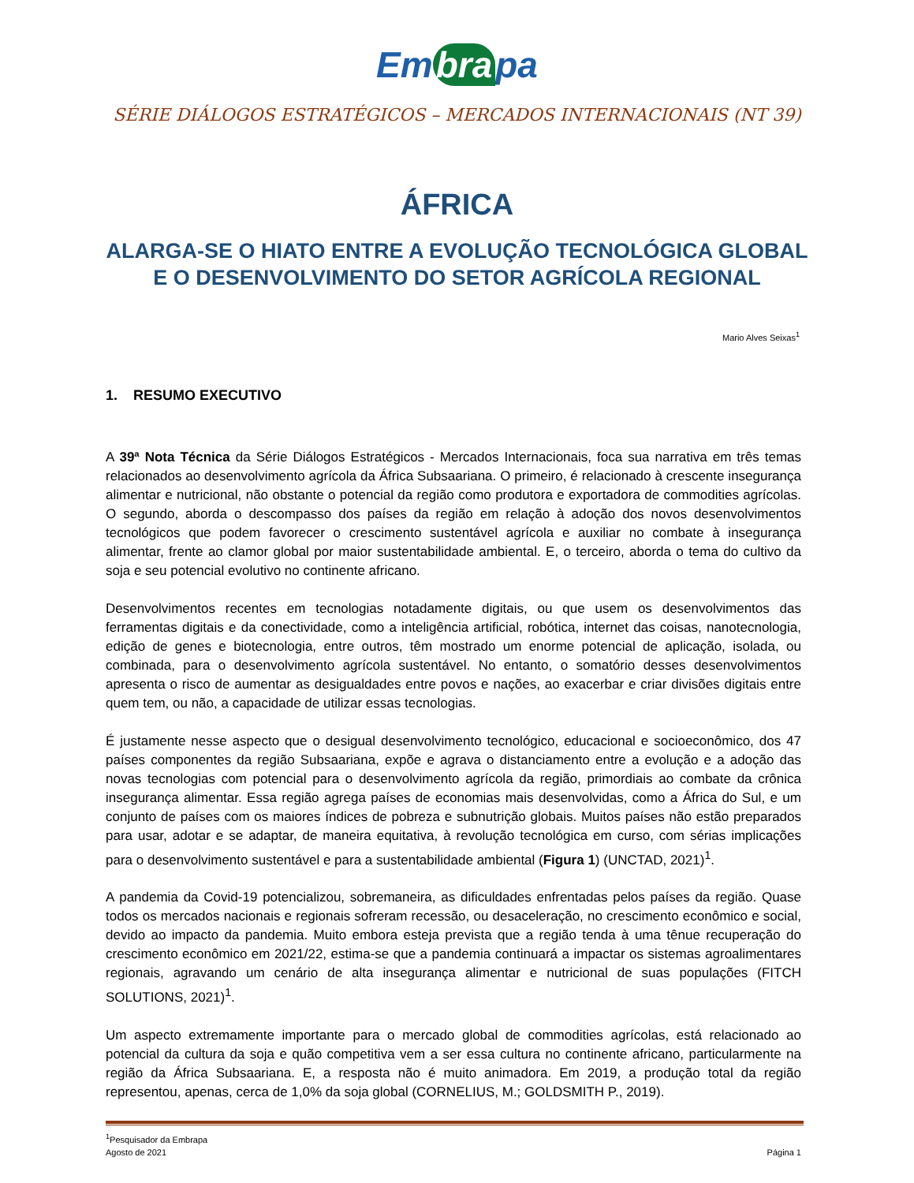Em bra pa
SÉRIE DIÁLOGOS ESTRATÉGICOS – MERCADOS INTERNACIONAIS (NT 39)
ÁFRICA
ALARGA-SE O HIATO ENTRE A EVOLUÇÃO TECNOLÓGICA GLOBAL
E O DESENVOLVIMENTO DO SETOR AGRÍCOLA REGIONAL
Mario Alves Seixas<sup>1</sup>
1. RESUMO EXECUTIVO
A 39ª Nota Técnica da Série Diálogos Estratégicos - Mercados Internacionais, foca sua narrativa em três temas relacionados ao desenvolvimento agrícola da África Subsaariana. O primeiro, é relacionado à crescente insegurança alimentar e nutricional, não obstante o potencial da região como produtora e exportadora de commodities agrícolas. O segundo, aborda o descompasso dos países da região em relação à adoção dos novos desenvolvimentos tecnológicos que podem favorecer o crescimento sustentável agrícola e auxiliar no combate à insegurança alimentar, frente ao clamor global por maior sustentabilidade ambiental. E, o terceiro, aborda o tema do cultivo da soja e seu potencial evolutivo no continente africano.
Desenvolvimentos recentes em tecnologias notadamente digitais, ou que usem os desenvolvimentos das ferramentas digitais e da conectividade, como a inteligência artificial, robótica, internet das coisas, nanotecnologia, edição de genes e biotecnologia, entre outros, têm mostrado um enorme potencial de aplicação, isolada, ou combinada, para o desenvolvimento agrícola sustentável. No entanto, o somatório desses desenvolvimentos apresenta o risco de aumentar as desigualdades entre povos e nações, ao exacerbar e criar divisões digitais entre quem tem, ou não, a capacidade de utilizar essas tecnologias.
É justamente nesse aspecto que o desigual desenvolvimento tecnológico, educacional e socioeconômico, dos 47 países componentes da região Subsaariana, expõe e agrava o distanciamento entre a evolução e a adoção das novas tecnologias com potencial para o desenvolvimento agrícola da região, primordiais ao combate da crônica insegurança alimentar. Essa região agrega países de economias mais desenvolvidas, como a África do Sul, e um conjunto de países com os maiores índices de pobreza e subnutrição globais. Muitos países não estão preparados para usar, adotar e se adaptar, de maneira equitativa, à revolução tecnológica em curso, com sérias implicações para o desenvolvimento sustentável e para a sustentabilidade ambiental (Figura 1) (UNCTAD, 2021)<sup>1</sup>.
A pandemia da Covid-19 potencializou, sobremaneira, as dificuldades enfrentadas pelos países da região. Quase todos os mercados nacionais e regionais sofreram recessão, ou desaceleração, no crescimento econômico e social, devido ao impacto da pandemia. Muito embora esteja prevista que a região tenda à uma tênue recuperação do crescimento econômico em 2021/22, estima-se que a pandemia continuará a impactar os sistemas agroalimentares regionais, agravando um cenário de alta insegurança alimentar e nutricional de suas populações (FITCH SOLUTIONS, 2021)<sup>1</sup>.
Um aspecto extremamente importante para o mercado global de commodities agrícolas, está relacionado ao potencial da cultura da soja e quão competitiva vem a ser essa cultura no continente africano, particularmente na região da África Subsaariana. E, a resposta não é muito animadora. Em 2019, a produção total da região representou, apenas, cerca de 1,0% da soja global (CORNELIUS, M.; GOLDSMITH P., 2019).
<sup>1</sup> Pesquisador da Embrapa
Agosto de 2021
Página 1